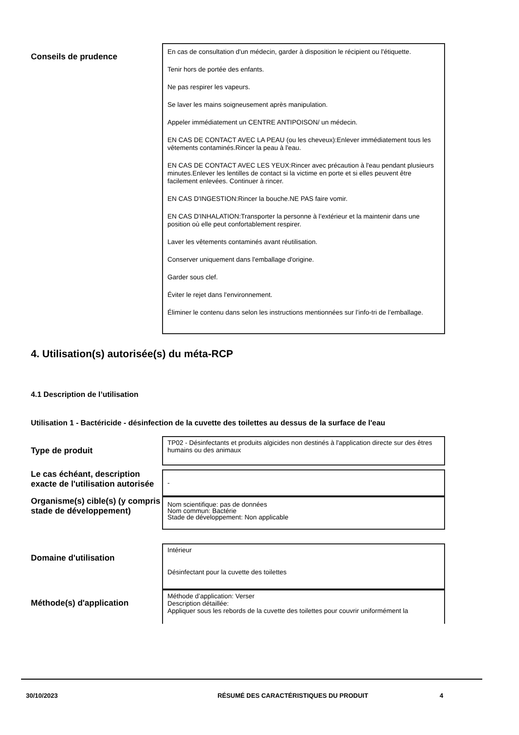Conseils de prudence
En cas de consultation d'un médecin, garder à disposition le récipient ou l'étiquette.
Tenir hors de portée des enfants.
Ne pas respirer les vapeurs.
Se laver les mains soigneusement après manipulation.
Appeler immédiatement un CENTRE ANTIPOISON/ un médecin.
EN CAS DE CONTACT AVEC LA PEAU (ou les cheveux):Enlever immédiatement tous les vêtements contaminés.Rincer la peau à l'eau.
EN CAS DE CONTACT AVEC LES YEUX:Rincer avec précaution à l'eau pendant plusieurs minutes.Enlever les lentilles de contact si la victime en porte et si elles peuvent être facilement enlevées. Continuer à rincer.
EN CAS D'INGESTION:Rincer la bouche.NE PAS faire vomir.
EN CAS D'INHALATION:Transporter la personne à l’extérieur et la maintenir dans une position où elle peut confortablement respirer.
Laver les vêtements contaminés avant réutilisation.
Conserver uniquement dans l'emballage d'origine.
Garder sous clef.
Éviter le rejet dans l'environnement.
Éliminer le contenu dans selon les instructions mentionnées sur l’info-tri de l’emballage.
4. Utilisation(s) autorisée(s) du méta-RCP
4.1 Description de l’utilisation
Utilisation 1 - Bactéricide - désinfection de la cuvette des toilettes au dessus de la surface de l'eau
Type de produit
TP02 - Désinfectants et produits algicides non destinés à l'application directe sur des êtres humains ou des animaux
Le cas échéant, description exacte de l'utilisation autorisée
-
Organisme(s) cible(s) (y compris stade de développement)
Nom scientifique: pas de données
Nom commun: Bactérie
Stade de développement: Non applicable
Domaine d'utilisation
Intérieur
Désinfectant pour la cuvette des toilettes
Méthode(s) d'application
Méthode d’application: Verser
Description détaillée:
Appliquer sous les rebords de la cuvette des toilettes pour couvrir uniformément la
30/10/2023 RÉSUMÉ DES CARACTÉRISTIQUES DU PRODUIT 4